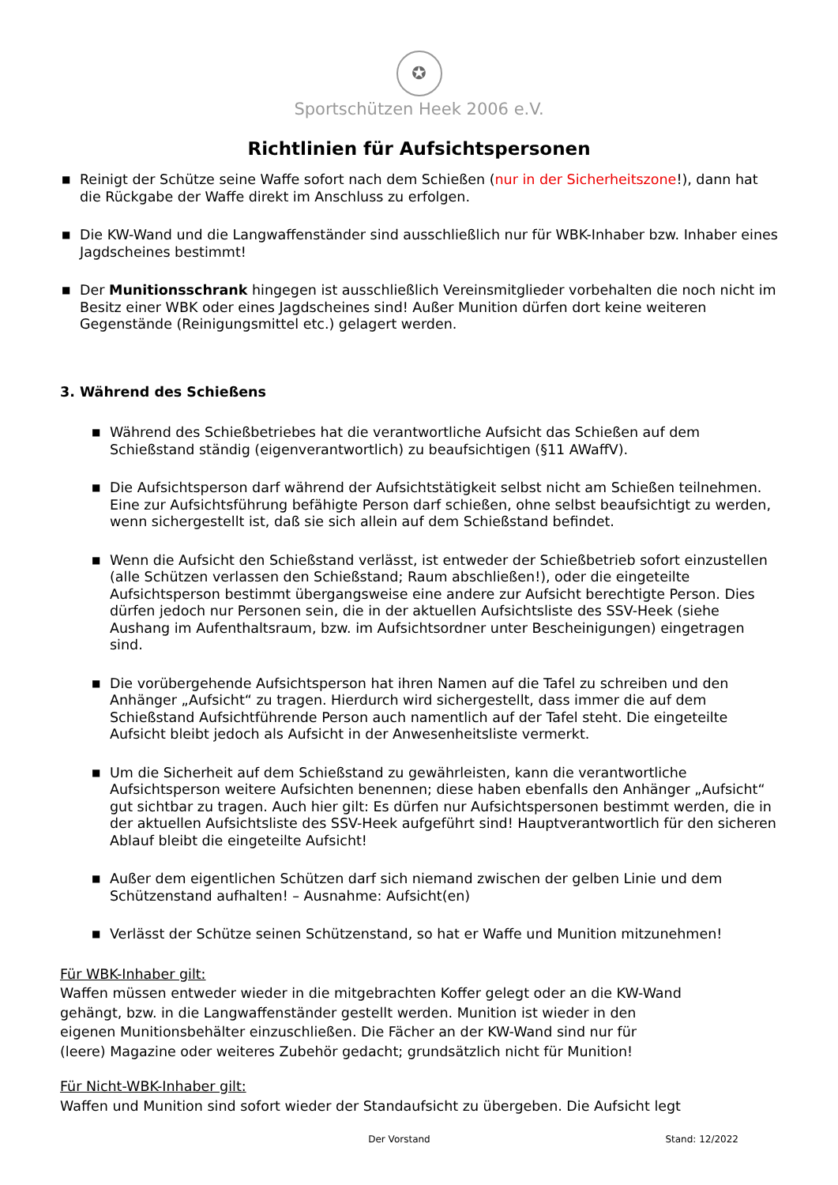✪
Sportschützen Heek 2006 e.V.
Richtlinien für Aufsichtspersonen
■ Reinigt der Schütze seine Waffe sofort nach dem Schießen (nur in der Sicherheitszone!), dann hat die Rückgabe der Waffe direkt im Anschluss zu erfolgen.
■ Die KW-Wand und die Langwaffenständer sind ausschließlich nur für WBK-Inhaber bzw. Inhaber eines Jagdscheines bestimmt!
■ Der Munitionsschrank hingegen ist ausschließlich Vereinsmitglieder vorbehalten die noch nicht im Besitz einer WBK oder eines Jagdscheines sind! Außer Munition dürfen dort keine weiteren Gegenstände (Reinigungsmittel etc.) gelagert werden.
3. Während des Schießens
■ Während des Schießbetriebes hat die verantwortliche Aufsicht das Schießen auf dem Schießstand ständig (eigenverantwortlich) zu beaufsichtigen (§11 AWaffV).
■ Die Aufsichtsperson darf während der Aufsichtstätigkeit selbst nicht am Schießen teilnehmen. Eine zur Aufsichtsführung befähigte Person darf schießen, ohne selbst beaufsichtigt zu werden, wenn sichergestellt ist, daß sie sich allein auf dem Schießstand befindet.
■ Wenn die Aufsicht den Schießstand verlässt, ist entweder der Schießbetrieb sofort einzustellen (alle Schützen verlassen den Schießstand; Raum abschließen!), oder die eingeteilte Aufsichtsperson bestimmt übergangsweise eine andere zur Aufsicht berechtigte Person. Dies dürfen jedoch nur Personen sein, die in der aktuellen Aufsichtsliste des SSV-Heek (siehe Aushang im Aufenthaltsraum, bzw. im Aufsichtsordner unter Bescheinigungen) eingetragen sind.
■ Die vorübergehende Aufsichtsperson hat ihren Namen auf die Tafel zu schreiben und den Anhänger „Aufsicht“ zu tragen. Hierdurch wird sichergestellt, dass immer die auf dem Schießstand Aufsichtführende Person auch namentlich auf der Tafel steht. Die eingeteilte Aufsicht bleibt jedoch als Aufsicht in der Anwesenheitsliste vermerkt.
■ Um die Sicherheit auf dem Schießstand zu gewährleisten, kann die verantwortliche Aufsichtsperson weitere Aufsichten benennen; diese haben ebenfalls den Anhänger „Aufsicht“ gut sichtbar zu tragen. Auch hier gilt: Es dürfen nur Aufsichtspersonen bestimmt werden, die in der aktuellen Aufsichtsliste des SSV-Heek aufgeführt sind! Hauptverantwortlich für den sicheren Ablauf bleibt die eingeteilte Aufsicht!
■ Außer dem eigentlichen Schützen darf sich niemand zwischen der gelben Linie und dem Schützenstand aufhalten! – Ausnahme: Aufsicht(en)
■ Verlässt der Schütze seinen Schützenstand, so hat er Waffe und Munition mitzunehmen!
Für WBK-Inhaber gilt:
Waffen müssen entweder wieder in die mitgebrachten Koffer gelegt oder an die KW-Wand
gehängt, bzw. in die Langwaffenständer gestellt werden. Munition ist wieder in den
eigenen Munitionsbehälter einzuschließen. Die Fächer an der KW-Wand sind nur für
(leere) Magazine oder weiteres Zubehör gedacht; grundsätzlich nicht für Munition!
Für Nicht-WBK-Inhaber gilt:
Waffen und Munition sind sofort wieder der Standaufsicht zu übergeben. Die Aufsicht legt
Der Vorstand Stand: 12/2022